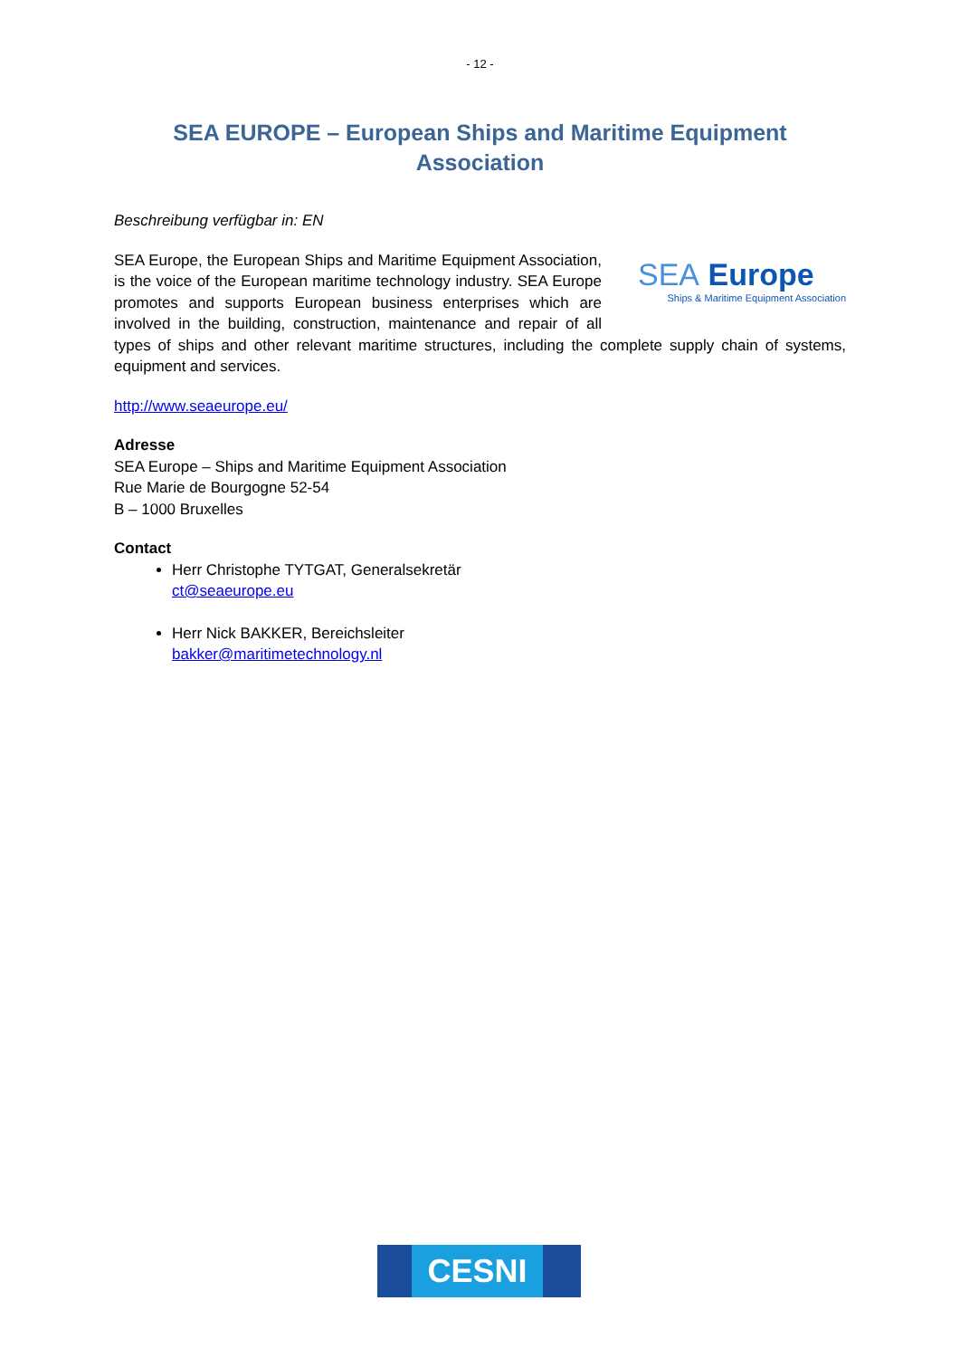- 12 -
SEA EUROPE – European Ships and Maritime Equipment
Association
Beschreibung verfügbar in: EN
SEA Europe
Ships & Maritime Equipment Association
SEA Europe, the European Ships and Maritime Equipment Association, is the voice of the European maritime technology industry. SEA Europe promotes and supports European business enterprises which are involved in the building, construction, maintenance and repair of all types of ships and other relevant maritime structures, including the complete supply chain of systems, equipment and services.
http://www.seaeurope.eu/
Adresse
SEA Europe – Ships and Maritime Equipment Association
Rue Marie de Bourgogne 52-54
B – 1000 Bruxelles
Contact
Herr Christophe TYTGAT, Generalsekretär
ct@seaeurope.eu
Herr Nick BAKKER, Bereichsleiter
bakker@maritimetechnology.nl
CESNI